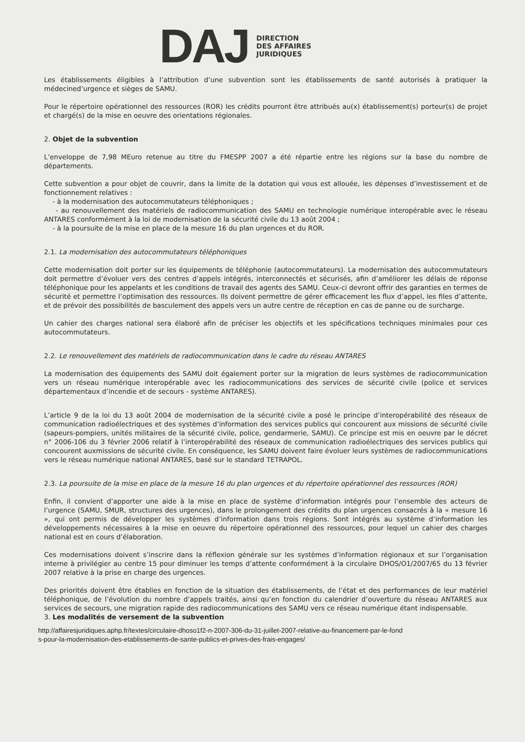DAJ
DIRECTION
DES AFFAIRES
JURIDIQUES
Les établissements éligibles à l’attribution d’une subvention sont les établissements de santé autorisés à pratiquer la médecined’urgence et sièges de SAMU.
Pour le répertoire opérationnel des ressources (ROR) les crédits pourront être attribués au(x) établissement(s) porteur(s) de projet et chargé(s) de la mise en oeuvre des orientations régionales.
2. Objet de la subvention
L’enveloppe de 7,98 MEuro retenue au titre du FMESPP 2007 a été répartie entre les régions sur la base du nombre de départements.
Cette subvention a pour objet de couvrir, dans la limite de la dotation qui vous est allouée, les dépenses d’investissement et de fonctionnement relatives :
- à la modernisation des autocommutateurs téléphoniques ;
- au renouvellement des matériels de radiocommunication des SAMU en technologie numérique interopérable avec le réseau ANTARES conformément à la loi de modernisation de la sécurité civile du 13 août 2004 ;
- à la poursuite de la mise en place de la mesure 16 du plan urgences et du ROR.
2.1. La modernisation des autocommutateurs téléphoniques
Cette modernisation doit porter sur les équipements de téléphonie (autocommutateurs). La modernisation des autocommutateurs doit permettre d’évoluer vers des centres d’appels intégrés, interconnectés et sécurisés, afin d’améliorer les délais de réponse téléphonique pour les appelants et les conditions de travail des agents des SAMU. Ceux-ci devront offrir des garanties en termes de sécurité et permettre l’optimisation des ressources. Ils doivent permettre de gérer efficacement les flux d’appel, les files d’attente, et de prévoir des possibilités de basculement des appels vers un autre centre de réception en cas de panne ou de surcharge.
Un cahier des charges national sera élaboré afin de préciser les objectifs et les spécifications techniques minimales pour ces autocommutateurs.
2.2. Le renouvellement des matériels de radiocommunication dans le cadre du réseau ANTARES
La modernisation des équipements des SAMU doit également porter sur la migration de leurs systèmes de radiocommunication vers un réseau numérique interopérable avec les radiocommunications des services de sécurité civile (police et services départementaux d’incendie et de secours - système ANTARES).
L’article 9 de la loi du 13 août 2004 de modernisation de la sécurité civile a posé le principe d’interopérabilité des réseaux de communication radioélectriques et des systèmes d’information des services publics qui concourent aux missions de sécurité civile (sapeurs-pompiers, unités militaires de la sécurité civile, police, gendarmerie, SAMU). Ce principe est mis en oeuvre par le décret n° 2006-106 du 3 février 2006 relatif à l’interopérabilité des réseaux de communication radioélectriques des services publics qui concourent auxmissions de sécurité civile. En conséquence, les SAMU doivent faire évoluer leurs systèmes de radiocommunications vers le réseau numérique national ANTARES, basé sur le standard TETRAPOL.
2.3. La poursuite de la mise en place de la mesure 16 du plan urgences et du répertoire opérationnel des ressources (ROR)
Enfin, il convient d’apporter une aide à la mise en place de système d’information intégrés pour l’ensemble des acteurs de l’urgence (SAMU, SMUR, structures des urgences), dans le prolongement des crédits du plan urgences consacrés à la « mesure 16 », qui ont permis de développer les systèmes d’information dans trois régions. Sont intégrés au système d’information les développements nécessaires à la mise en oeuvre du répertoire opérationnel des ressources, pour lequel un cahier des charges national est en cours d’élaboration.
Ces modernisations doivent s’inscrire dans la réflexion générale sur les systèmes d’information régionaux et sur l’organisation interne à privilégier au centre 15 pour diminuer les temps d’attente conformément à la circulaire DHOS/O1/2007/65 du 13 février 2007 relative à la prise en charge des urgences.
Des priorités doivent être établies en fonction de la situation des établissements, de l’état et des performances de leur matériel téléphonique, de l’évolution du nombre d’appels traités, ainsi qu’en fonction du calendrier d’ouverture du réseau ANTARES aux services de secours, une migration rapide des radiocommunications des SAMU vers ce réseau numérique étant indispensable.
3. Les modalités de versement de la subvention
http://affairesjuridiques.aphp.fr/textes/circulaire-dhoso1f2-n-2007-306-du-31-juillet-2007-relative-au-financement-par-le-fond
s-pour-la-modernisation-des-etablissements-de-sante-publics-et-prives-des-frais-engages/